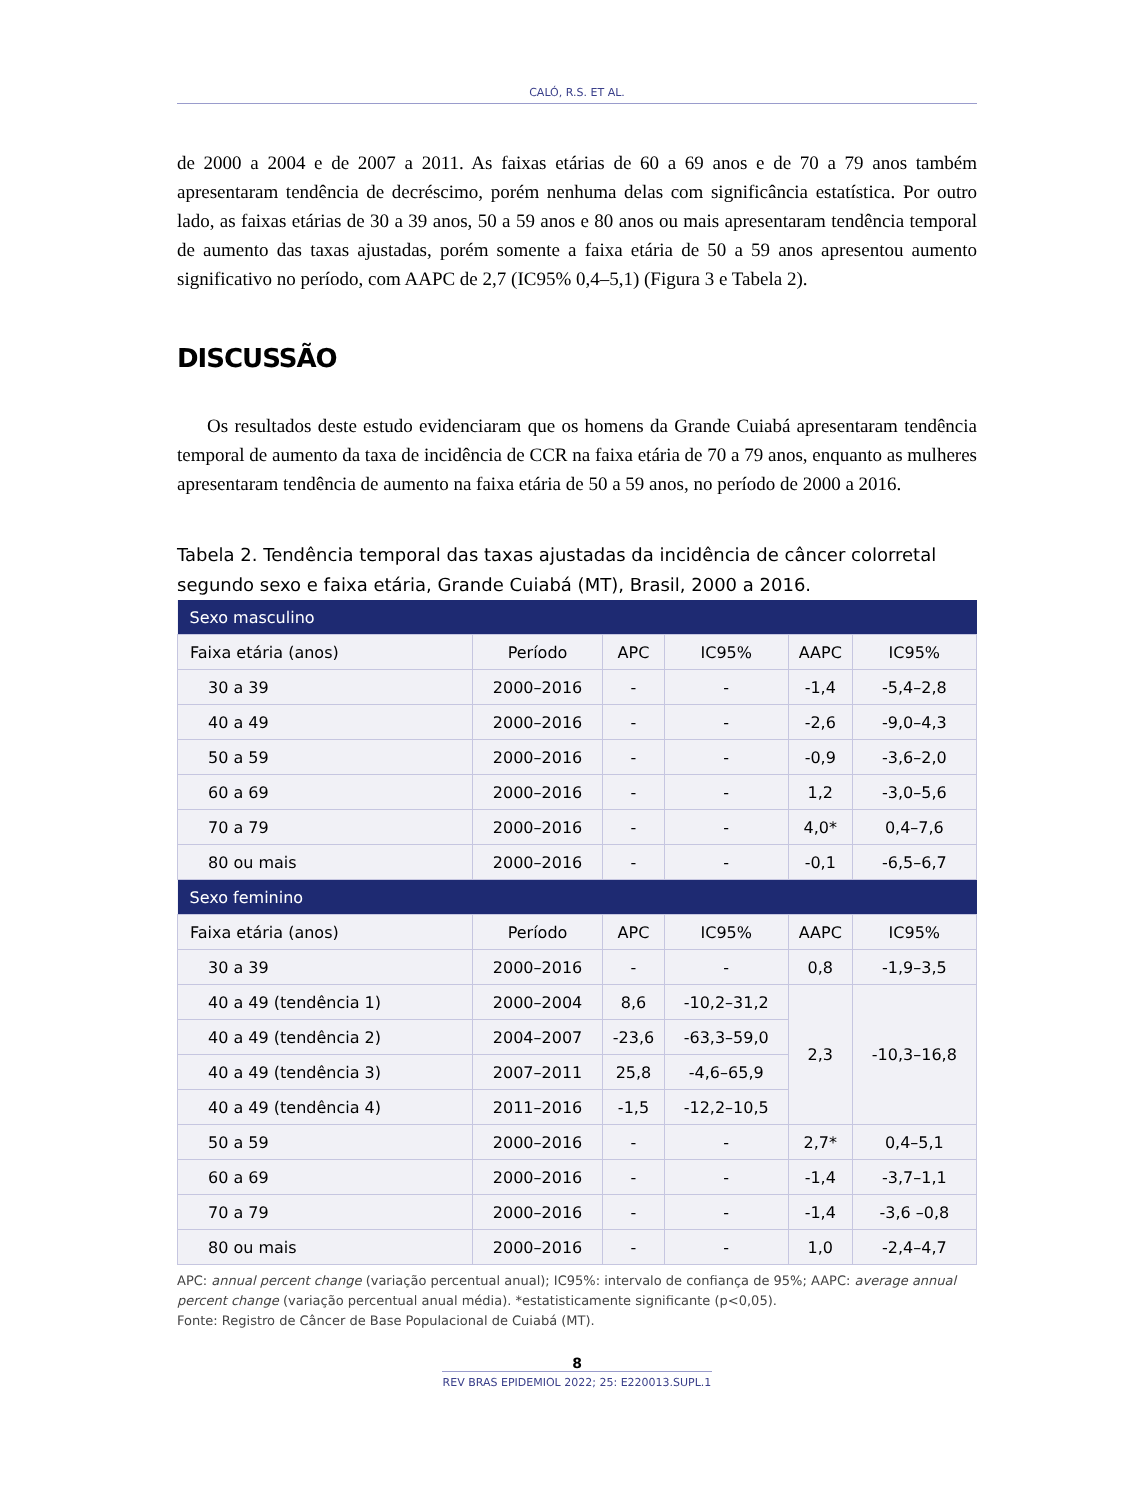CALÓ, R.S. ET AL.
de 2000 a 2004 e de 2007 a 2011. As faixas etárias de 60 a 69 anos e de 70 a 79 anos também apresentaram tendência de decréscimo, porém nenhuma delas com significância estatística. Por outro lado, as faixas etárias de 30 a 39 anos, 50 a 59 anos e 80 anos ou mais apresentaram tendência temporal de aumento das taxas ajustadas, porém somente a faixa etária de 50 a 59 anos apresentou aumento significativo no período, com AAPC de 2,7 (IC95% 0,4–5,1) (Figura 3 e Tabela 2).
DISCUSSÃO
Os resultados deste estudo evidenciaram que os homens da Grande Cuiabá apresentaram tendência temporal de aumento da taxa de incidência de CCR na faixa etária de 70 a 79 anos, enquanto as mulheres apresentaram tendência de aumento na faixa etária de 50 a 59 anos, no período de 2000 a 2016.
Tabela 2. Tendência temporal das taxas ajustadas da incidência de câncer colorretal segundo sexo e faixa etária, Grande Cuiabá (MT), Brasil, 2000 a 2016.
| Sexo masculino | | | | | |
| Faixa etária (anos) | Período | APC | IC95% | AAPC | IC95% |
| 30 a 39 | 2000–2016 | - | - | -1,4 | -5,4–2,8 |
| 40 a 49 | 2000–2016 | - | - | -2,6 | -9,0–4,3 |
| 50 a 59 | 2000–2016 | - | - | -0,9 | -3,6–2,0 |
| 60 a 69 | 2000–2016 | - | - | 1,2 | -3,0–5,6 |
| 70 a 79 | 2000–2016 | - | - | 4,0* | 0,4–7,6 |
| 80 ou mais | 2000–2016 | - | - | -0,1 | -6,5–6,7 |
| Sexo feminino | | | | | |
| Faixa etária (anos) | Período | APC | IC95% | AAPC | IC95% |
| 30 a 39 | 2000–2016 | - | - | 0,8 | -1,9–3,5 |
| 40 a 49 (tendência 1) | 2000–2004 | 8,6 | -10,2–31,2 | 2,3 | -10,3–16,8 |
| 40 a 49 (tendência 2) | 2004–2007 | -23,6 | -63,3–59,0 | | |
| 40 a 49 (tendência 3) | 2007–2011 | 25,8 | -4,6–65,9 | | |
| 40 a 49 (tendência 4) | 2011–2016 | -1,5 | -12,2–10,5 | | |
| 50 a 59 | 2000–2016 | - | - | 2,7* | 0,4–5,1 |
| 60 a 69 | 2000–2016 | - | - | -1,4 | -3,7–1,1 |
| 70 a 79 | 2000–2016 | - | - | -1,4 | -3,6 –0,8 |
| 80 ou mais | 2000–2016 | - | - | 1,0 | -2,4–4,7 |
APC: annual percent change (variação percentual anual); IC95%: intervalo de confiança de 95%; AAPC: average annual percent change (variação percentual anual média). *estatisticamente significante (p<0,05).
Fonte: Registro de Câncer de Base Populacional de Cuiabá (MT).
8
REV BRAS EPIDEMIOL 2022; 25: E220013.SUPL.1